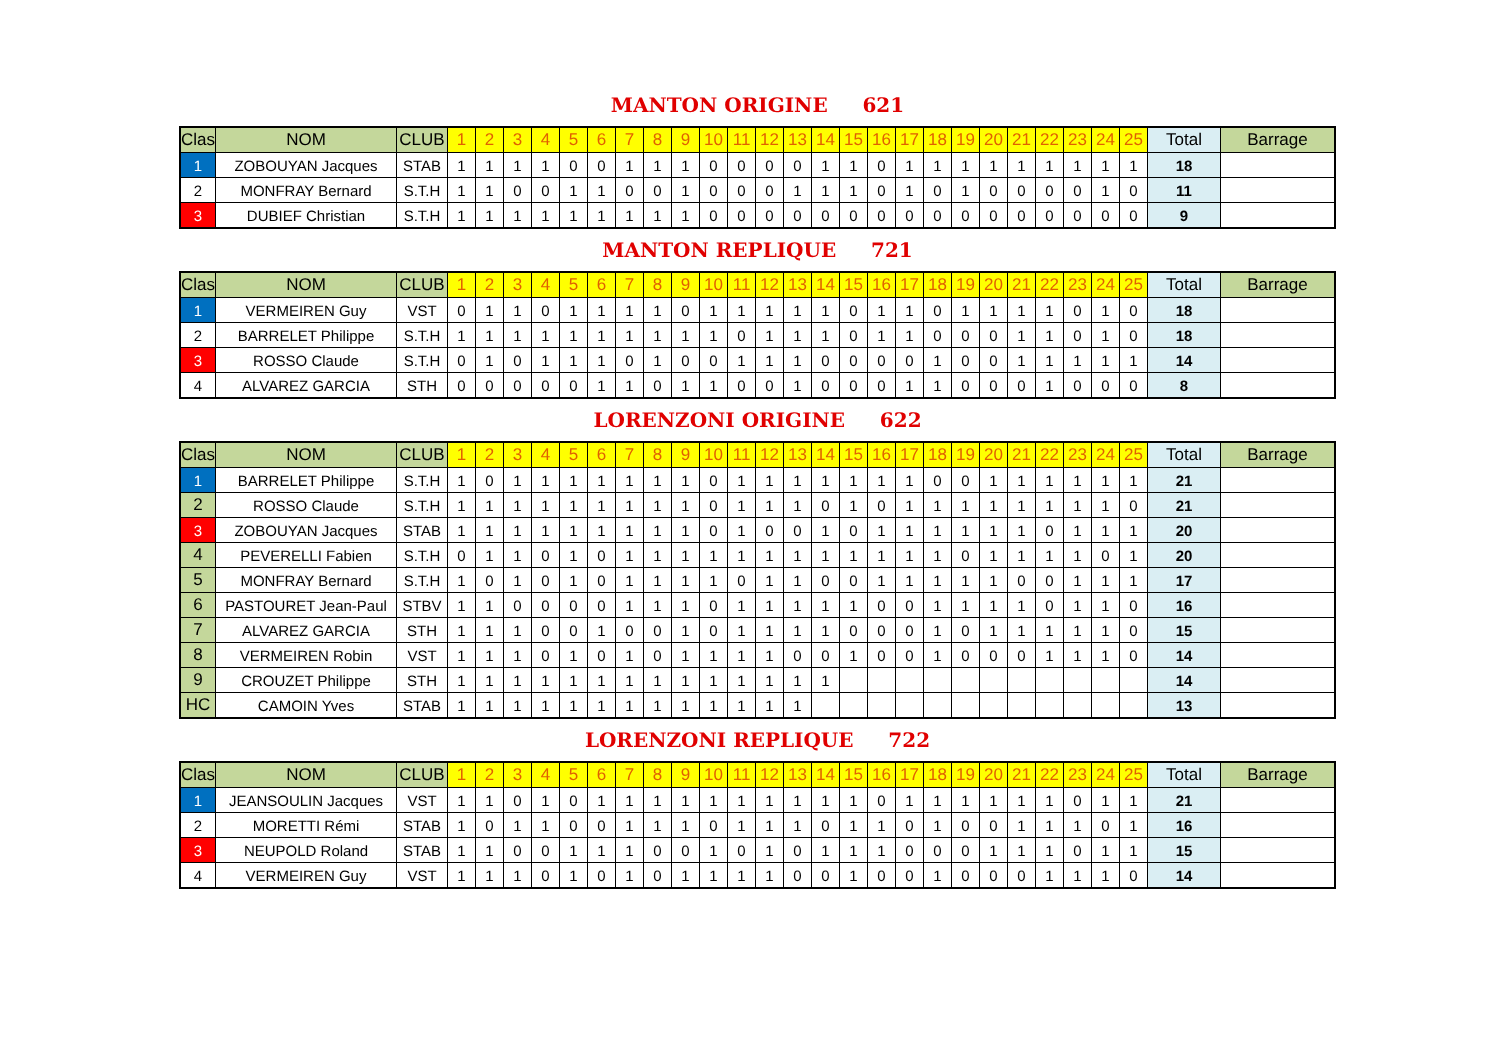MANTON ORIGINE 621
| Clas | NOM | CLUB | 1 | 2 | 3 | 4 | 5 | 6 | 7 | 8 | 9 | 10 | 11 | 12 | 13 | 14 | 15 | 16 | 17 | 18 | 19 | 20 | 21 | 22 | 23 | 24 | 25 | Total | Barrage |
| --- | --- | --- | --- | --- | --- | --- | --- | --- | --- | --- | --- | --- | --- | --- | --- | --- | --- | --- | --- | --- | --- | --- | --- | --- | --- | --- | --- | --- | --- |
| 1 | ZOBOUYAN Jacques | STAB | 1 | 1 | 1 | 1 | 0 | 0 | 1 | 1 | 1 | 0 | 0 | 0 | 0 | 1 | 1 | 0 | 1 | 1 | 1 | 1 | 1 | 1 | 1 | 1 | 1 | 18 | |
| 2 | MONFRAY Bernard | S.T.H | 1 | 1 | 0 | 0 | 1 | 1 | 0 | 0 | 1 | 0 | 0 | 0 | 1 | 1 | 1 | 0 | 1 | 0 | 1 | 0 | 0 | 0 | 0 | 1 | 0 | 11 | |
| 3 | DUBIEF Christian | S.T.H | 1 | 1 | 1 | 1 | 1 | 1 | 1 | 1 | 1 | 0 | 0 | 0 | 0 | 0 | 0 | 0 | 0 | 0 | 0 | 0 | 0 | 0 | 0 | 0 | 0 | 9 | |
MANTON REPLIQUE 721
| Clas | NOM | CLUB | 1 | 2 | 3 | 4 | 5 | 6 | 7 | 8 | 9 | 10 | 11 | 12 | 13 | 14 | 15 | 16 | 17 | 18 | 19 | 20 | 21 | 22 | 23 | 24 | 25 | Total | Barrage |
| --- | --- | --- | --- | --- | --- | --- | --- | --- | --- | --- | --- | --- | --- | --- | --- | --- | --- | --- | --- | --- | --- | --- | --- | --- | --- | --- | --- | --- | --- |
| 1 | VERMEIREN Guy | VST | 0 | 1 | 1 | 0 | 1 | 1 | 1 | 1 | 0 | 1 | 1 | 1 | 1 | 1 | 0 | 1 | 1 | 0 | 1 | 1 | 1 | 1 | 0 | 1 | 0 | 18 | |
| 2 | BARRELET Philippe | S.T.H | 1 | 1 | 1 | 1 | 1 | 1 | 1 | 1 | 1 | 1 | 0 | 1 | 1 | 1 | 0 | 1 | 1 | 0 | 0 | 0 | 1 | 1 | 0 | 1 | 0 | 18 | |
| 3 | ROSSO Claude | S.T.H | 0 | 1 | 0 | 1 | 1 | 1 | 0 | 1 | 0 | 0 | 1 | 1 | 1 | 0 | 0 | 0 | 0 | 1 | 0 | 0 | 1 | 1 | 1 | 1 | 1 | 14 | |
| 4 | ALVAREZ GARCIA | STH | 0 | 0 | 0 | 0 | 0 | 1 | 1 | 0 | 1 | 1 | 0 | 0 | 1 | 0 | 0 | 0 | 1 | 1 | 0 | 0 | 0 | 1 | 0 | 0 | 0 | 8 | |
LORENZONI ORIGINE 622
| Clas | NOM | CLUB | 1 | 2 | 3 | 4 | 5 | 6 | 7 | 8 | 9 | 10 | 11 | 12 | 13 | 14 | 15 | 16 | 17 | 18 | 19 | 20 | 21 | 22 | 23 | 24 | 25 | Total | Barrage |
| --- | --- | --- | --- | --- | --- | --- | --- | --- | --- | --- | --- | --- | --- | --- | --- | --- | --- | --- | --- | --- | --- | --- | --- | --- | --- | --- | --- | --- | --- |
| 1 | BARRELET Philippe | S.T.H | 1 | 0 | 1 | 1 | 1 | 1 | 1 | 1 | 1 | 0 | 1 | 1 | 1 | 1 | 1 | 1 | 1 | 0 | 0 | 1 | 1 | 1 | 1 | 1 | 1 | 21 | |
| 2 | ROSSO Claude | S.T.H | 1 | 1 | 1 | 1 | 1 | 1 | 1 | 1 | 1 | 0 | 1 | 1 | 1 | 0 | 1 | 0 | 1 | 1 | 1 | 1 | 1 | 1 | 1 | 1 | 0 | 21 | |
| 3 | ZOBOUYAN Jacques | STAB | 1 | 1 | 1 | 1 | 1 | 1 | 1 | 1 | 1 | 0 | 1 | 0 | 0 | 1 | 0 | 1 | 1 | 1 | 1 | 1 | 1 | 0 | 1 | 1 | 1 | 20 | |
| 4 | PEVERELLI Fabien | S.T.H | 0 | 1 | 1 | 0 | 1 | 0 | 1 | 1 | 1 | 1 | 1 | 1 | 1 | 1 | 1 | 1 | 1 | 1 | 0 | 1 | 1 | 1 | 1 | 0 | 1 | 20 | |
| 5 | MONFRAY Bernard | S.T.H | 1 | 0 | 1 | 0 | 1 | 0 | 1 | 1 | 1 | 1 | 0 | 1 | 1 | 0 | 0 | 1 | 1 | 1 | 1 | 1 | 0 | 0 | 1 | 1 | 1 | 17 | |
| 6 | PASTOURET Jean-Paul | STBV | 1 | 1 | 0 | 0 | 0 | 0 | 1 | 1 | 1 | 0 | 1 | 1 | 1 | 1 | 1 | 0 | 0 | 1 | 1 | 1 | 1 | 0 | 1 | 1 | 0 | 16 | |
| 7 | ALVAREZ GARCIA | STH | 1 | 1 | 1 | 0 | 0 | 1 | 0 | 0 | 1 | 0 | 1 | 1 | 1 | 1 | 0 | 0 | 0 | 1 | 0 | 1 | 1 | 1 | 1 | 1 | 0 | 15 | |
| 8 | VERMEIREN Robin | VST | 1 | 1 | 1 | 0 | 1 | 0 | 1 | 0 | 1 | 1 | 1 | 1 | 0 | 0 | 1 | 0 | 0 | 1 | 0 | 0 | 0 | 1 | 1 | 1 | 0 | 14 | |
| 9 | CROUZET Philippe | STH | 1 | 1 | 1 | 1 | 1 | 1 | 1 | 1 | 1 | 1 | 1 | 1 | 1 | 1 | | | | | | | | | | | | 14 | |
| HC | CAMOIN Yves | STAB | 1 | 1 | 1 | 1 | 1 | 1 | 1 | 1 | 1 | 1 | 1 | 1 | 1 | | | | | | | | | | | | | 13 | |
LORENZONI REPLIQUE 722
| Clas | NOM | CLUB | 1 | 2 | 3 | 4 | 5 | 6 | 7 | 8 | 9 | 10 | 11 | 12 | 13 | 14 | 15 | 16 | 17 | 18 | 19 | 20 | 21 | 22 | 23 | 24 | 25 | Total | Barrage |
| --- | --- | --- | --- | --- | --- | --- | --- | --- | --- | --- | --- | --- | --- | --- | --- | --- | --- | --- | --- | --- | --- | --- | --- | --- | --- | --- | --- | --- | --- |
| 1 | JEANSOULIN Jacques | VST | 1 | 1 | 0 | 1 | 0 | 1 | 1 | 1 | 1 | 1 | 1 | 1 | 1 | 1 | 1 | 0 | 1 | 1 | 1 | 1 | 1 | 1 | 0 | 1 | 1 | 21 | |
| 2 | MORETTI Rémi | STAB | 1 | 0 | 1 | 1 | 0 | 0 | 1 | 1 | 1 | 0 | 1 | 1 | 1 | 0 | 1 | 1 | 0 | 1 | 0 | 0 | 1 | 1 | 1 | 0 | 1 | 16 | |
| 3 | NEUPOLD Roland | STAB | 1 | 1 | 0 | 0 | 1 | 1 | 1 | 0 | 0 | 1 | 0 | 1 | 0 | 1 | 1 | 1 | 0 | 0 | 0 | 1 | 1 | 1 | 0 | 1 | 1 | 15 | |
| 4 | VERMEIREN Guy | VST | 1 | 1 | 1 | 0 | 1 | 0 | 1 | 0 | 1 | 1 | 1 | 1 | 0 | 0 | 1 | 0 | 0 | 1 | 0 | 0 | 0 | 1 | 1 | 1 | 0 | 14 | |